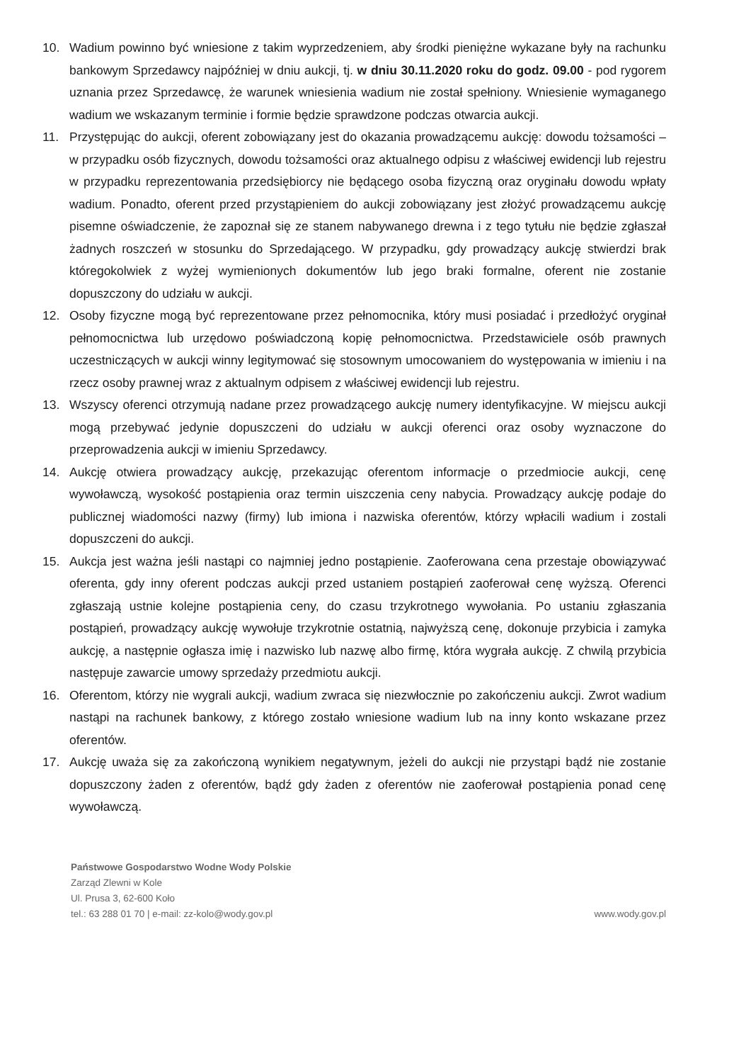10. Wadium powinno być wniesione z takim wyprzedzeniem, aby środki pieniężne wykazane były na rachunku bankowym Sprzedawcy najpóźniej w dniu aukcji, tj. w dniu 30.11.2020 roku do godz. 09.00 - pod rygorem uznania przez Sprzedawcę, że warunek wniesienia wadium nie został spełniony. Wniesienie wymaganego wadium we wskazanym terminie i formie będzie sprawdzone podczas otwarcia aukcji.
11. Przystępując do aukcji, oferent zobowiązany jest do okazania prowadzącemu aukcję: dowodu tożsamości – w przypadku osób fizycznych, dowodu tożsamości oraz aktualnego odpisu z właściwej ewidencji lub rejestru w przypadku reprezentowania przedsiębiorcy nie będącego osoba fizyczną oraz oryginału dowodu wpłaty wadium. Ponadto, oferent przed przystąpieniem do aukcji zobowiązany jest złożyć prowadzącemu aukcję pisemne oświadczenie, że zapoznał się ze stanem nabywanego drewna i z tego tytułu nie będzie zgłaszał żadnych roszczeń w stosunku do Sprzedającego. W przypadku, gdy prowadzący aukcję stwierdzi brak któregokolwiek z wyżej wymienionych dokumentów lub jego braki formalne, oferent nie zostanie dopuszczony do udziału w aukcji.
12. Osoby fizyczne mogą być reprezentowane przez pełnomocnika, który musi posiadać i przedłożyć oryginał pełnomocnictwa lub urzędowo poświadczoną kopię pełnomocnictwa. Przedstawiciele osób prawnych uczestniczących w aukcji winny legitymować się stosownym umocowaniem do występowania w imieniu i na rzecz osoby prawnej wraz z aktualnym odpisem z właściwej ewidencji lub rejestru.
13. Wszyscy oferenci otrzymują nadane przez prowadzącego aukcję numery identyfikacyjne. W miejscu aukcji mogą przebywać jedynie dopuszczeni do udziału w aukcji oferenci oraz osoby wyznaczone do przeprowadzenia aukcji w imieniu Sprzedawcy.
14. Aukcję otwiera prowadzący aukcję, przekazując oferentom informacje o przedmiocie aukcji, cenę wywoławczą, wysokość postąpienia oraz termin uiszczenia ceny nabycia. Prowadzący aukcję podaje do publicznej wiadomości nazwy (firmy) lub imiona i nazwiska oferentów, którzy wpłacili wadium i zostali dopuszczeni do aukcji.
15. Aukcja jest ważna jeśli nastąpi co najmniej jedno postąpienie. Zaoferowana cena przestaje obowiązywać oferenta, gdy inny oferent podczas aukcji przed ustaniem postąpień zaoferował cenę wyższą. Oferenci zgłaszają ustnie kolejne postąpienia ceny, do czasu trzykrotnego wywołania. Po ustaniu zgłaszania postąpień, prowadzący aukcję wywołuje trzykrotnie ostatnią, najwyższą cenę, dokonuje przybicia i zamyka aukcję, a następnie ogłasza imię i nazwisko lub nazwę albo firmę, która wygrała aukcję. Z chwilą przybicia następuje zawarcie umowy sprzedaży przedmiotu aukcji.
16. Oferentom, którzy nie wygrali aukcji, wadium zwraca się niezwłocznie po zakończeniu aukcji. Zwrot wadium nastąpi na rachunek bankowy, z którego zostało wniesione wadium lub na inny konto wskazane przez oferentów.
17. Aukcję uważa się za zakończoną wynikiem negatywnym, jeżeli do aukcji nie przystąpi bądź nie zostanie dopuszczony żaden z oferentów, bądź gdy żaden z oferentów nie zaoferował postąpienia ponad cenę wywoławczą.
Państwowe Gospodarstwo Wodne Wody Polskie
Zarząd Zlewni w Kole
Ul. Prusa 3, 62-600 Koło
tel.: 63 288 01 70 | e-mail: zz-kolo@wody.gov.pl
www.wody.gov.pl